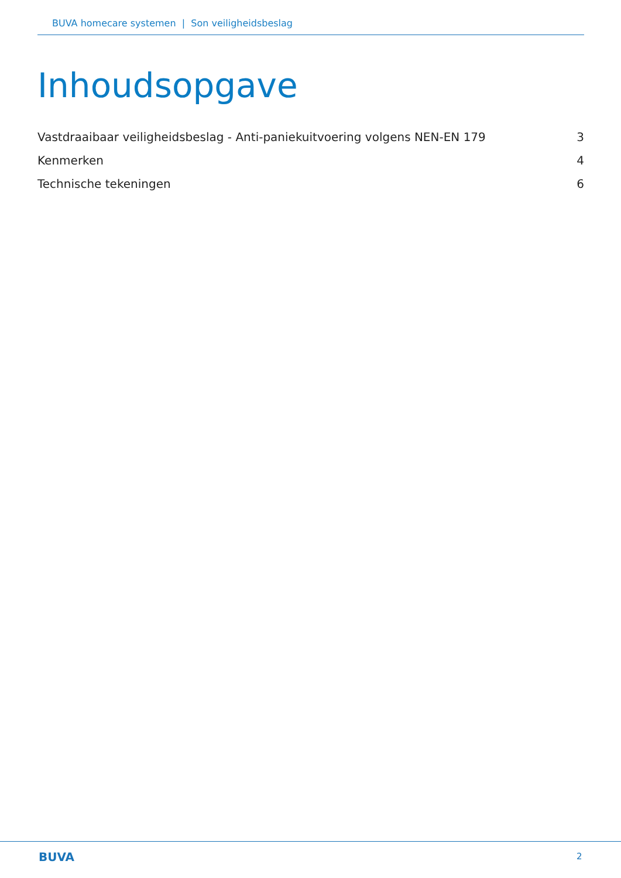BUVA homecare systemen | Son veiligheidsbeslag
Inhoudsopgave
Vastdraaibaar veiligheidsbeslag - Anti-paniekuitvoering volgens NEN-EN 179 3
Kenmerken 4
Technische tekeningen 6
BUVA 2